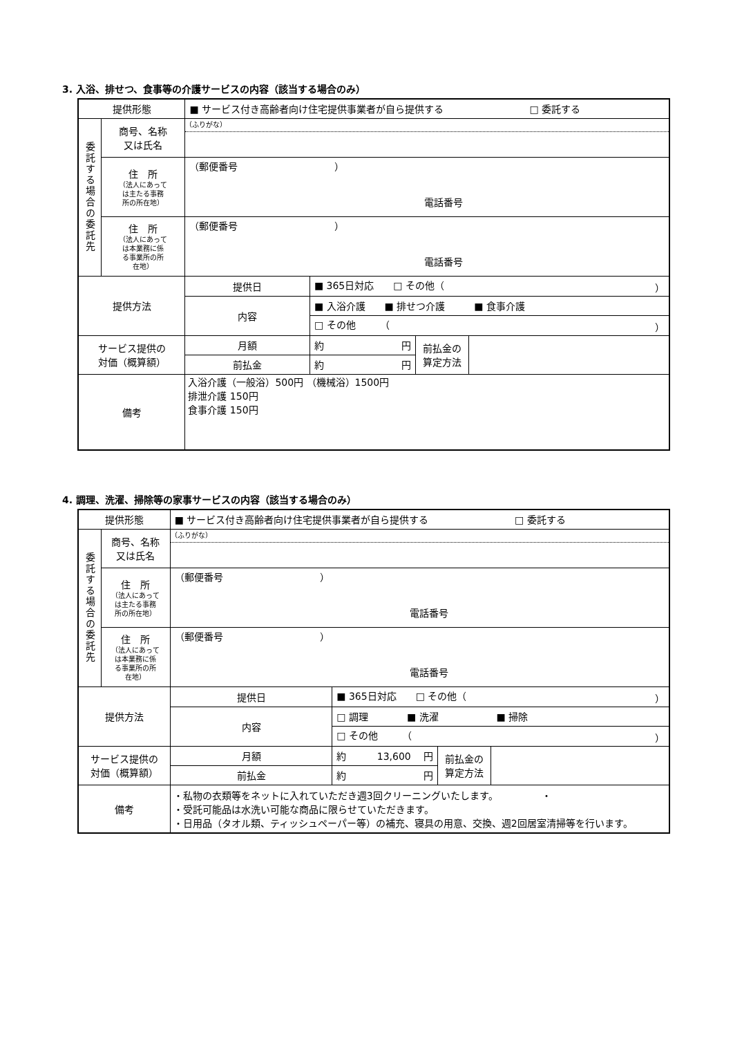3. 入浴、排せつ、食事等の介護サービスの内容（該当する場合のみ）
| 提供形態 | | ■ サービス付き高齢者向け住宅提供事業者が自ら提供する □ 委託する | | | |
| 委託する場合の委託先 | 商号、名称 又は氏名 | （ふりがな） | | | |
| | 住 所 （法人にあって は主たる事務 所の所在地） | （郵便番号 ） 電話番号 | | | |
| | 住 所 （法人にあって は本業務に係 る事業所の所 在地） | （郵便番号 ） 電話番号 | | | |
| 提供方法 | | 提供日 | ■ 365日対応 □ その他（ ） | | |
| | | 内容 | ■ 入浴介護 ■ 排せつ介護 ■ 食事介護 | | |
| | | | □ その他 （ ） | | |
| サービス提供の 対価（概算額） | | 月額 | 約 円 | 前払金の 算定方法 | |
| | | 前払金 | 約 円 | | |
| 備考 | | 入浴介護（一般浴）500円 （機械浴）1500円 排泄介護 150円 食事介護 150円 | | | |
4. 調理、洗濯、掃除等の家事サービスの内容（該当する場合のみ）
| 提供形態 | | ■ サービス付き高齢者向け住宅提供事業者が自ら提供する □ 委託する | | | |
| 委託する場合の委託先 | 商号、名称 又は氏名 | （ふりがな） | | | |
| | 住 所 （法人にあって は主たる事務 所の所在地） | （郵便番号 ） 電話番号 | | | |
| | 住 所 （法人にあって は本業務に係 る事業所の所 在地） | （郵便番号 ） 電話番号 | | | |
| 提供方法 | | 提供日 | ■ 365日対応 □ その他（ ） | | |
| | | 内容 | □ 調理 ■ 洗濯 ■ 掃除 | | |
| | | | □ その他 （ ） | | |
| サービス提供の 対価（概算額） | | 月額 | 約 13,600 円 | 前払金の 算定方法 | |
| | | 前払金 | 約 円 | | |
| 備考 | | ・私物の衣類等をネットに入れていただき週3回クリーニングいたします。 ・ ・受託可能品は水洗い可能な商品に限らせていただきます。 ・日用品（タオル類、ティッシュペーパー等）の補充、寝具の用意、交換、週2回居室清掃等を行います。 | | | |